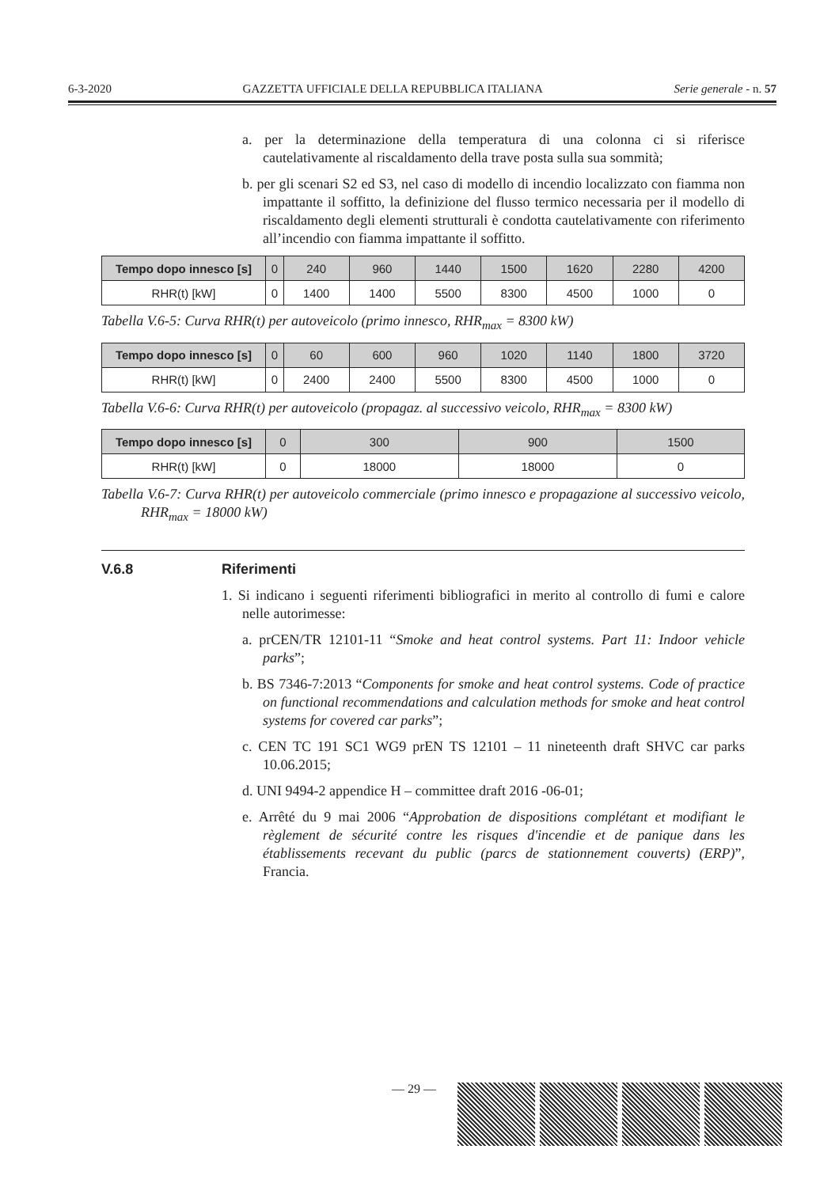6-3-2020 GAZZETTA UFFICIALE DELLA REPUBBLICA ITALIANA Serie generale - n. 57
a. per la determinazione della temperatura di una colonna ci si riferisce cautelativamente al riscaldamento della trave posta sulla sua sommità;
b. per gli scenari S2 ed S3, nel caso di modello di incendio localizzato con fiamma non impattante il soffitto, la definizione del flusso termico necessaria per il modello di riscaldamento degli elementi strutturali è condotta cautelativamente con riferimento all’incendio con fiamma impattante il soffitto.
| Tempo dopo innesco [s] | 0 | 240 | 960 | 1440 | 1500 | 1620 | 2280 | 4200 |
| --- | --- | --- | --- | --- | --- | --- | --- | --- |
| RHR(t) [kW] | 0 | 1400 | 1400 | 5500 | 8300 | 4500 | 1000 | 0 |
Tabella V.6-5: Curva RHR(t) per autoveicolo (primo innesco, RHR<sub>max</sub> = 8300 kW)
| Tempo dopo innesco [s] | 0 | 60 | 600 | 960 | 1020 | 1140 | 1800 | 3720 |
| --- | --- | --- | --- | --- | --- | --- | --- | --- |
| RHR(t) [kW] | 0 | 2400 | 2400 | 5500 | 8300 | 4500 | 1000 | 0 |
Tabella V.6-6: Curva RHR(t) per autoveicolo (propagaz. al successivo veicolo, RHR<sub>max</sub> = 8300 kW)
| Tempo dopo innesco [s] | 0 | 300 | 900 | 1500 |
| --- | --- | --- | --- | --- |
| RHR(t) [kW] | 0 | 18000 | 18000 | 0 |
Tabella V.6-7: Curva RHR(t) per autoveicolo commerciale (primo innesco e propagazione al successivo veicolo, RHR<sub>max</sub> = 18000 kW)
V.6.8 Riferimenti
1. Si indicano i seguenti riferimenti bibliografici in merito al controllo di fumi e calore nelle autorimesse:
a. prCEN/TR 12101-11 “Smoke and heat control systems. Part 11: Indoor vehicle parks”;
b. BS 7346-7:2013 “Components for smoke and heat control systems. Code of practice on functional recommendations and calculation methods for smoke and heat control systems for covered car parks”;
c. CEN TC 191 SC1 WG9 prEN TS 12101 – 11 nineteenth draft SHVC car parks 10.06.2015;
d. UNI 9494-2 appendice H – committee draft 2016 -06-01;
e. Arrêté du 9 mai 2006 “Approbation de dispositions complétant et modifiant le règlement de sécurité contre les risques d'incendie et de panique dans les établissements recevant du public (parcs de stationnement couverts) (ERP)”, Francia.
— 29 —